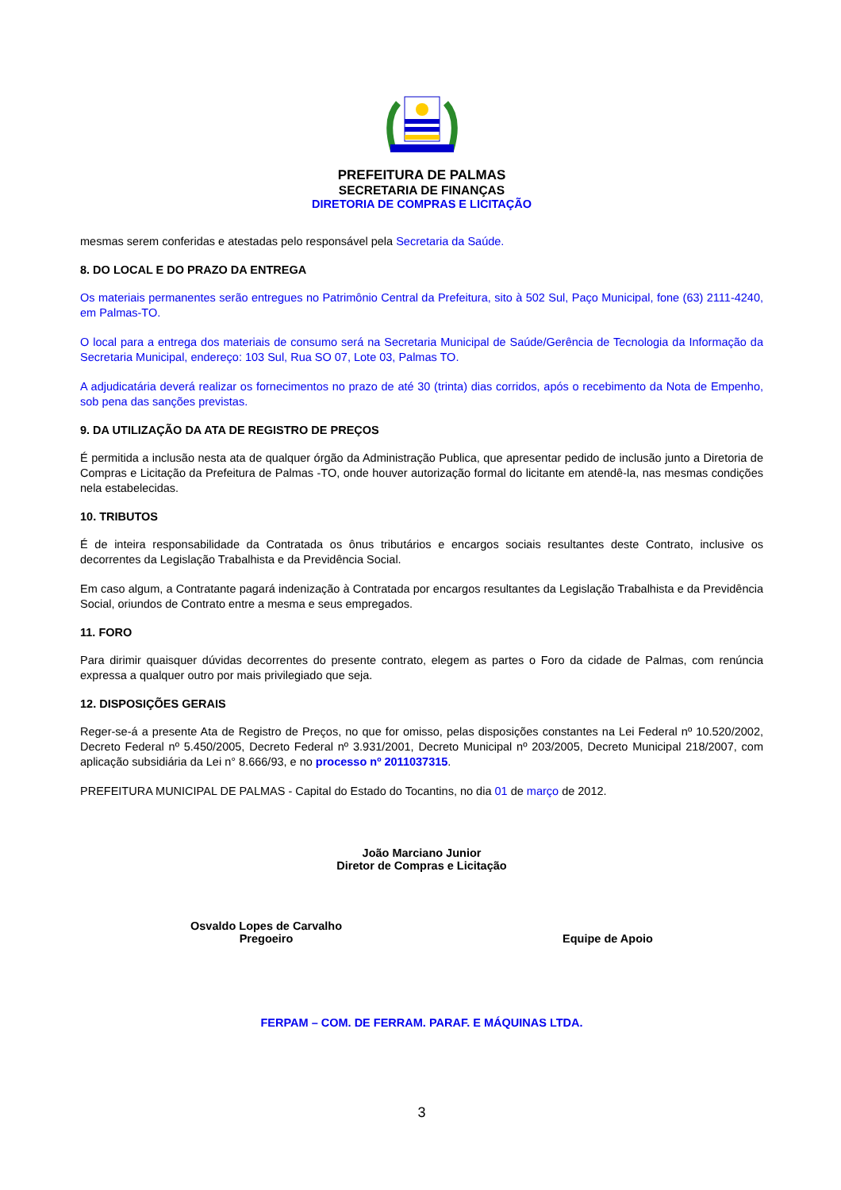PREFEITURA DE PALMAS
SECRETARIA DE FINANÇAS
DIRETORIA DE COMPRAS E LICITAÇÃO
mesmas serem conferidas e atestadas pelo responsável pela Secretaria da Saúde.
8. DO LOCAL E DO PRAZO DA ENTREGA
Os materiais permanentes serão entregues no Patrimônio Central da Prefeitura, sito à 502 Sul, Paço Municipal, fone (63) 2111-4240, em Palmas-TO.
O local para a entrega dos materiais de consumo será na Secretaria Municipal de Saúde/Gerência de Tecnologia da Informação da Secretaria Municipal, endereço: 103 Sul, Rua SO 07, Lote 03, Palmas TO.
A adjudicatária deverá realizar os fornecimentos no prazo de até 30 (trinta) dias corridos, após o recebimento da Nota de Empenho, sob pena das sanções previstas.
9. DA UTILIZAÇÃO DA ATA DE REGISTRO DE PREÇOS
É permitida a inclusão nesta ata de qualquer órgão da Administração Publica, que apresentar pedido de inclusão junto a Diretoria de Compras e Licitação da Prefeitura de Palmas -TO, onde houver autorização formal do licitante em atendê-la, nas mesmas condições nela estabelecidas.
10. TRIBUTOS
É de inteira responsabilidade da Contratada os ônus tributários e encargos sociais resultantes deste Contrato, inclusive os decorrentes da Legislação Trabalhista e da Previdência Social.
Em caso algum, a Contratante pagará indenização à Contratada por encargos resultantes da Legislação Trabalhista e da Previdência Social, oriundos de Contrato entre a mesma e seus empregados.
11. FORO
Para dirimir quaisquer dúvidas decorrentes do presente contrato, elegem as partes o Foro da cidade de Palmas, com renúncia expressa a qualquer outro por mais privilegiado que seja.
12. DISPOSIÇÕES GERAIS
Reger-se-á a presente Ata de Registro de Preços, no que for omisso, pelas disposições constantes na Lei Federal nº 10.520/2002, Decreto Federal nº 5.450/2005, Decreto Federal nº 3.931/2001, Decreto Municipal nº 203/2005, Decreto Municipal 218/2007, com aplicação subsidiária da Lei n° 8.666/93, e no processo nº 2011037315.
PREFEITURA MUNICIPAL DE PALMAS - Capital do Estado do Tocantins, no dia 01 de março de 2012.
João Marciano Junior
Diretor de Compras e Licitação
Osvaldo Lopes de Carvalho
Pregoeiro
Equipe de Apoio
FERPAM – COM. DE FERRAM. PARAF. E MÁQUINAS LTDA.
3